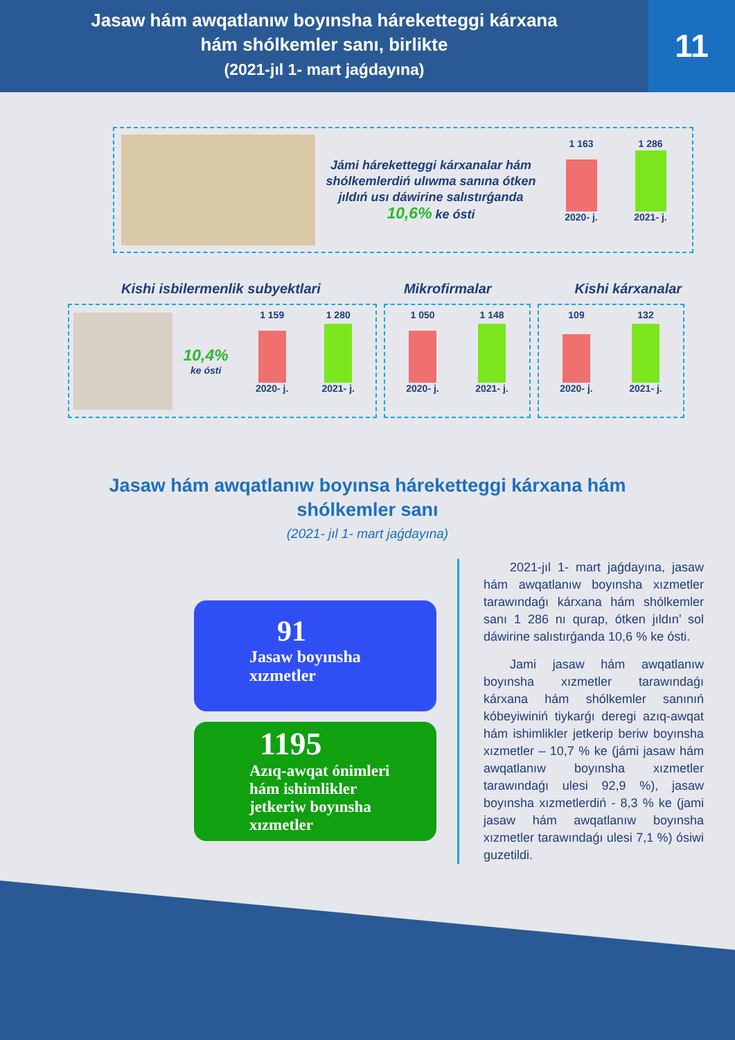Jasaw hám awqatlanıw boyınsha háreketteggi kárxana
hám shólkemler sanı, birlikte
(2021-jıl 1- mart jaǵdayına)
11
Jámi háreketteggi kárxanalar hám shólkemlerdiń ulıwma sanına ótken jıldıń usı dáwirine salıstırǵanda 10,6% ke ósti
1 163 1 286
2020- j. 2021- j.
Kishi isbilermenlik subyektlari Mikrofirmalar Kishi kárxanalar
10,4%
ke ósti
1 159 1 280
2020- j. 2021- j.
1 050 1 148
2020- j. 2021- j.
109 132
2020- j. 2021- j.
Jasaw hám awqatlanıw boyınsa háreketteggi kárxana hám
shólkemler sanı
(2021- jıl 1- mart jaǵdayına)
91
Jasaw boyınsha
xızmetler
1195
Azıq-awqat ónimleri
hám ishimlikler
jetkeriw boyınsha
xızmetler
2021-jıl 1- mart jaǵdayına, jasaw hám awqatlanıw boyınsha xızmetler tarawındaǵı kárxana hám shólkemler sanı 1 286 nı qurap, ótken jıldın’ sol dáwirine salıstırǵanda 10,6 % ke ósti.
Jami jasaw hám awqatlanıw boyınsha xızmetler tarawındaǵı kárxana hám shólkemler sanınıń kóbeyiwiniń tiykarǵı deregi azıq-awqat hám ishimlikler jetkerip beriw boyınsha xızmetler – 10,7 % ke (jámi jasaw hám awqatlanıw boyınsha xızmetler tarawındaǵı ulesi 92,9 %), jasaw boyınsha xızmetlerdiń - 8,3 % ke (jami jasaw hám awqatlanıw boyınsha xızmetler tarawındaǵı ulesi 7,1 %) ósiwi guzetildi.